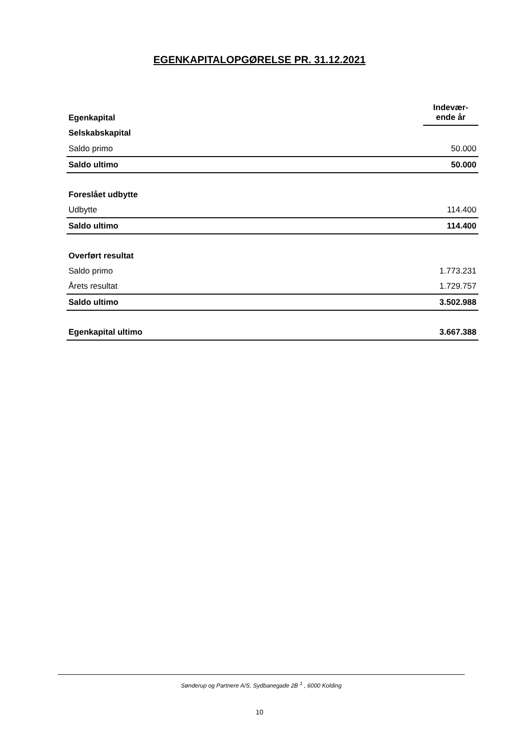EGENKAPITALOPGØRELSE PR. 31.12.2021
| Egenkapital | Indevær- ende år |
| Selskabskapital | |
| Saldo primo | 50.000 |
| Saldo ultimo | 50.000 |
| Foreslået udbytte | |
| Udbytte | 114.400 |
| Saldo ultimo | 114.400 |
| Overført resultat | |
| Saldo primo | 1.773.231 |
| Årets resultat | 1.729.757 |
| Saldo ultimo | 3.502.988 |
| Egenkapital ultimo | 3.667.388 |
Sønderup og Partnere A/S, Sydbanegade 2B <sup>1</sup> , 6000 Kolding
10